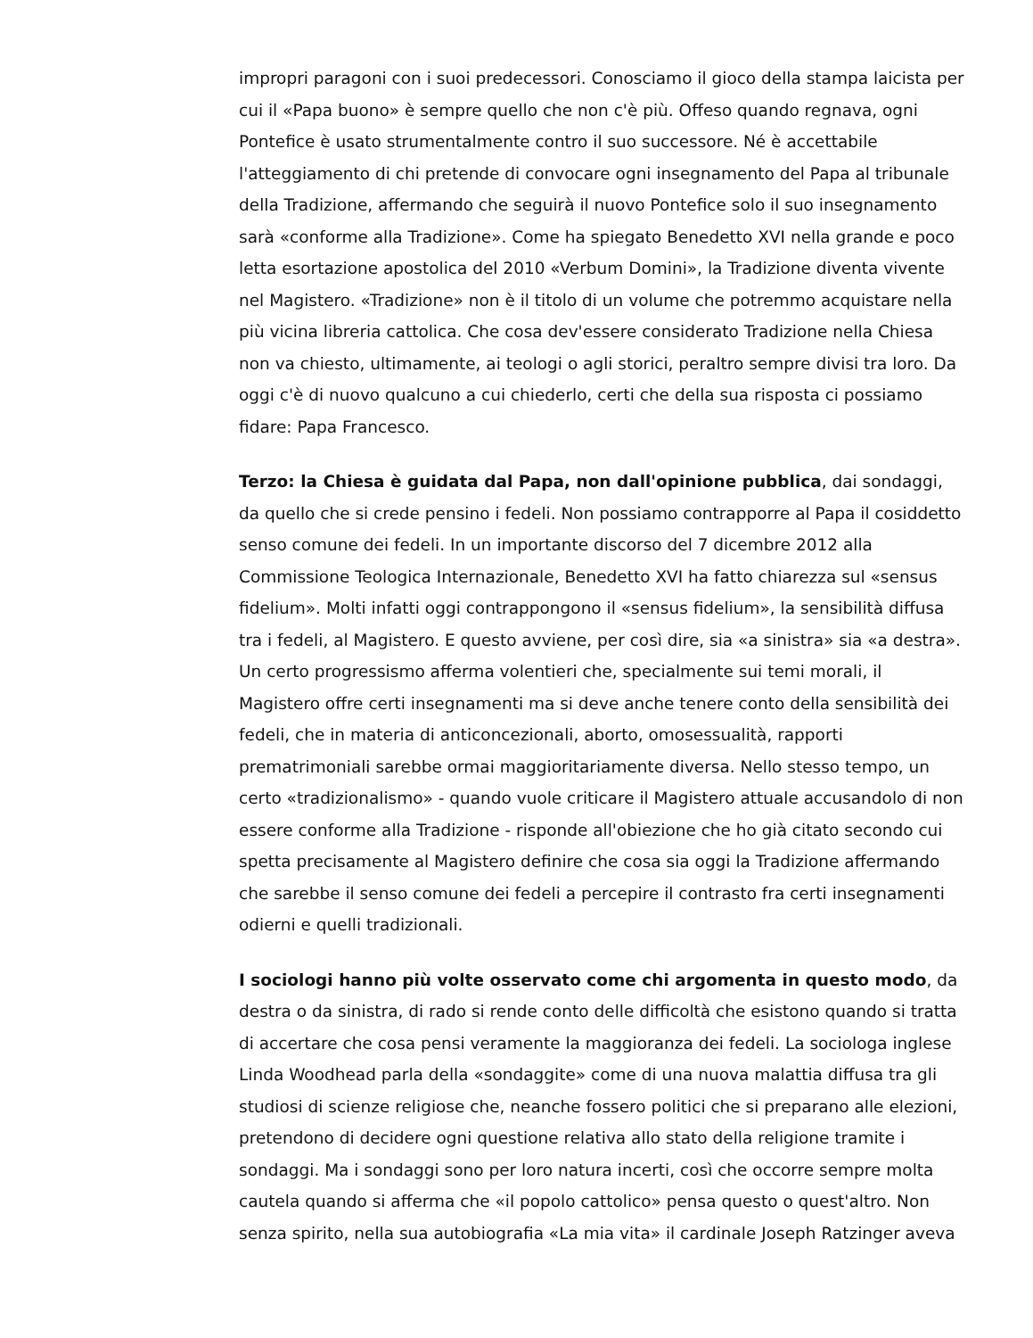impropri paragoni con i suoi predecessori. Conosciamo il gioco della stampa laicista per cui il «Papa buono» è sempre quello che non c'è più. Offeso quando regnava, ogni Pontefice è usato strumentalmente contro il suo successore. Né è accettabile l'atteggiamento di chi pretende di convocare ogni insegnamento del Papa al tribunale della Tradizione, affermando che seguirà il nuovo Pontefice solo il suo insegnamento sarà «conforme alla Tradizione». Come ha spiegato Benedetto XVI nella grande e poco letta esortazione apostolica del 2010 «Verbum Domini», la Tradizione diventa vivente nel Magistero. «Tradizione» non è il titolo di un volume che potremmo acquistare nella più vicina libreria cattolica. Che cosa dev'essere considerato Tradizione nella Chiesa non va chiesto, ultimamente, ai teologi o agli storici, peraltro sempre divisi tra loro. Da oggi c'è di nuovo qualcuno a cui chiederlo, certi che della sua risposta ci possiamo fidare: Papa Francesco.
Terzo: la Chiesa è guidata dal Papa, non dall'opinione pubblica, dai sondaggi, da quello che si crede pensino i fedeli. Non possiamo contrapporre al Papa il cosiddetto senso comune dei fedeli. In un importante discorso del 7 dicembre 2012 alla Commissione Teologica Internazionale, Benedetto XVI ha fatto chiarezza sul «sensus fidelium». Molti infatti oggi contrappongono il «sensus fidelium», la sensibilità diffusa tra i fedeli, al Magistero. E questo avviene, per così dire, sia «a sinistra» sia «a destra». Un certo progressismo afferma volentieri che, specialmente sui temi morali, il Magistero offre certi insegnamenti ma si deve anche tenere conto della sensibilità dei fedeli, che in materia di anticoncezionali, aborto, omosessualità, rapporti prematrimoniali sarebbe ormai maggioritariamente diversa. Nello stesso tempo, un certo «tradizionalismo» - quando vuole criticare il Magistero attuale accusandolo di non essere conforme alla Tradizione - risponde all'obiezione che ho già citato secondo cui spetta precisamente al Magistero definire che cosa sia oggi la Tradizione affermando che sarebbe il senso comune dei fedeli a percepire il contrasto fra certi insegnamenti odierni e quelli tradizionali.
I sociologi hanno più volte osservato come chi argomenta in questo modo, da destra o da sinistra, di rado si rende conto delle difficoltà che esistono quando si tratta di accertare che cosa pensi veramente la maggioranza dei fedeli. La sociologa inglese Linda Woodhead parla della «sondaggite» come di una nuova malattia diffusa tra gli studiosi di scienze religiose che, neanche fossero politici che si preparano alle elezioni, pretendono di decidere ogni questione relativa allo stato della religione tramite i sondaggi. Ma i sondaggi sono per loro natura incerti, così che occorre sempre molta cautela quando si afferma che «il popolo cattolico» pensa questo o quest'altro. Non senza spirito, nella sua autobiografia «La mia vita» il cardinale Joseph Ratzinger aveva